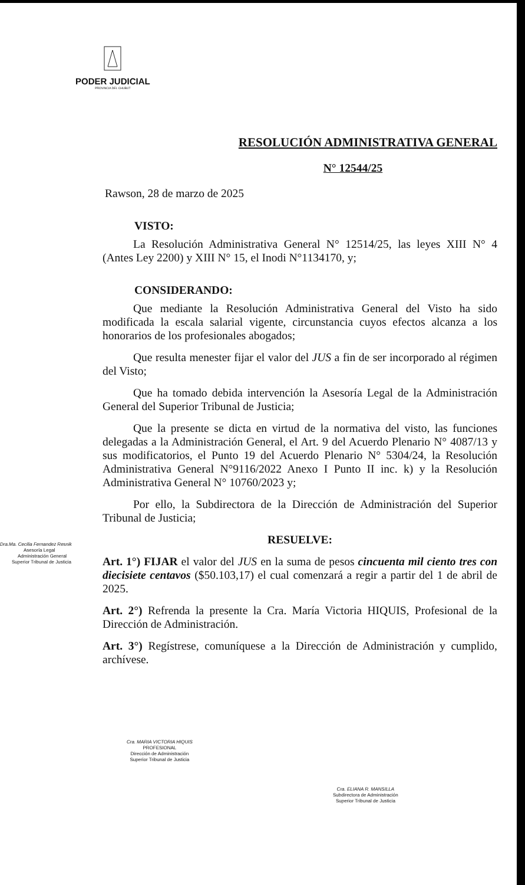PODER JUDICIAL
PROVINCIA DEL CHUBUT
RESOLUCIÓN ADMINISTRATIVA GENERAL
N° 12544/25
Rawson, 28 de marzo de 2025
VISTO:
La Resolución Administrativa General N° 12514/25, las leyes XIII N° 4 (Antes Ley 2200) y XIII N° 15, el Inodi N°1134170, y;
CONSIDERANDO:
Que mediante la Resolución Administrativa General del Visto ha sido modificada la escala salarial vigente, circunstancia cuyos efectos alcanza a los honorarios de los profesionales abogados;
Que resulta menester fijar el valor del JUS a fin de ser incorporado al régimen del Visto;
Que ha tomado debida intervención la Asesoría Legal de la Administración General del Superior Tribunal de Justicia;
Que la presente se dicta en virtud de la normativa del visto, las funciones delegadas a la Administración General, el Art. 9 del Acuerdo Plenario N° 4087/13 y sus modificatorios, el Punto 19 del Acuerdo Plenario N° 5304/24, la Resolución Administrativa General N°9116/2022 Anexo I Punto II inc. k) y la Resolución Administrativa General N° 10760/2023 y;
Por ello, la Subdirectora de la Dirección de Administración del Superior Tribunal de Justicia;
RESUELVE:
Art. 1°) FIJAR el valor del JUS en la suma de pesos cincuenta mil ciento tres con diecisiete centavos ($50.103,17) el cual comenzará a regir a partir del 1 de abril de 2025.
Art. 2°) Refrenda la presente la Cra. María Victoria HIQUIS, Profesional de la Dirección de Administración.
Art. 3°) Regístrese, comuníquese a la Dirección de Administración y cumplido, archívese.
Dra.Ma. Cecilia Fernandez Resnik
Asesoría Legal
Administración General
Superior Tribunal de Justicia
Cra. MARIA VICTORIA HIQUIS
PROFESIONAL
Dirección de Administración
Superior Tribunal de Justicia
Cra. ELIANA R. MANSILLA
Subdirectora de Administración
Superior Tribunal de Justicia